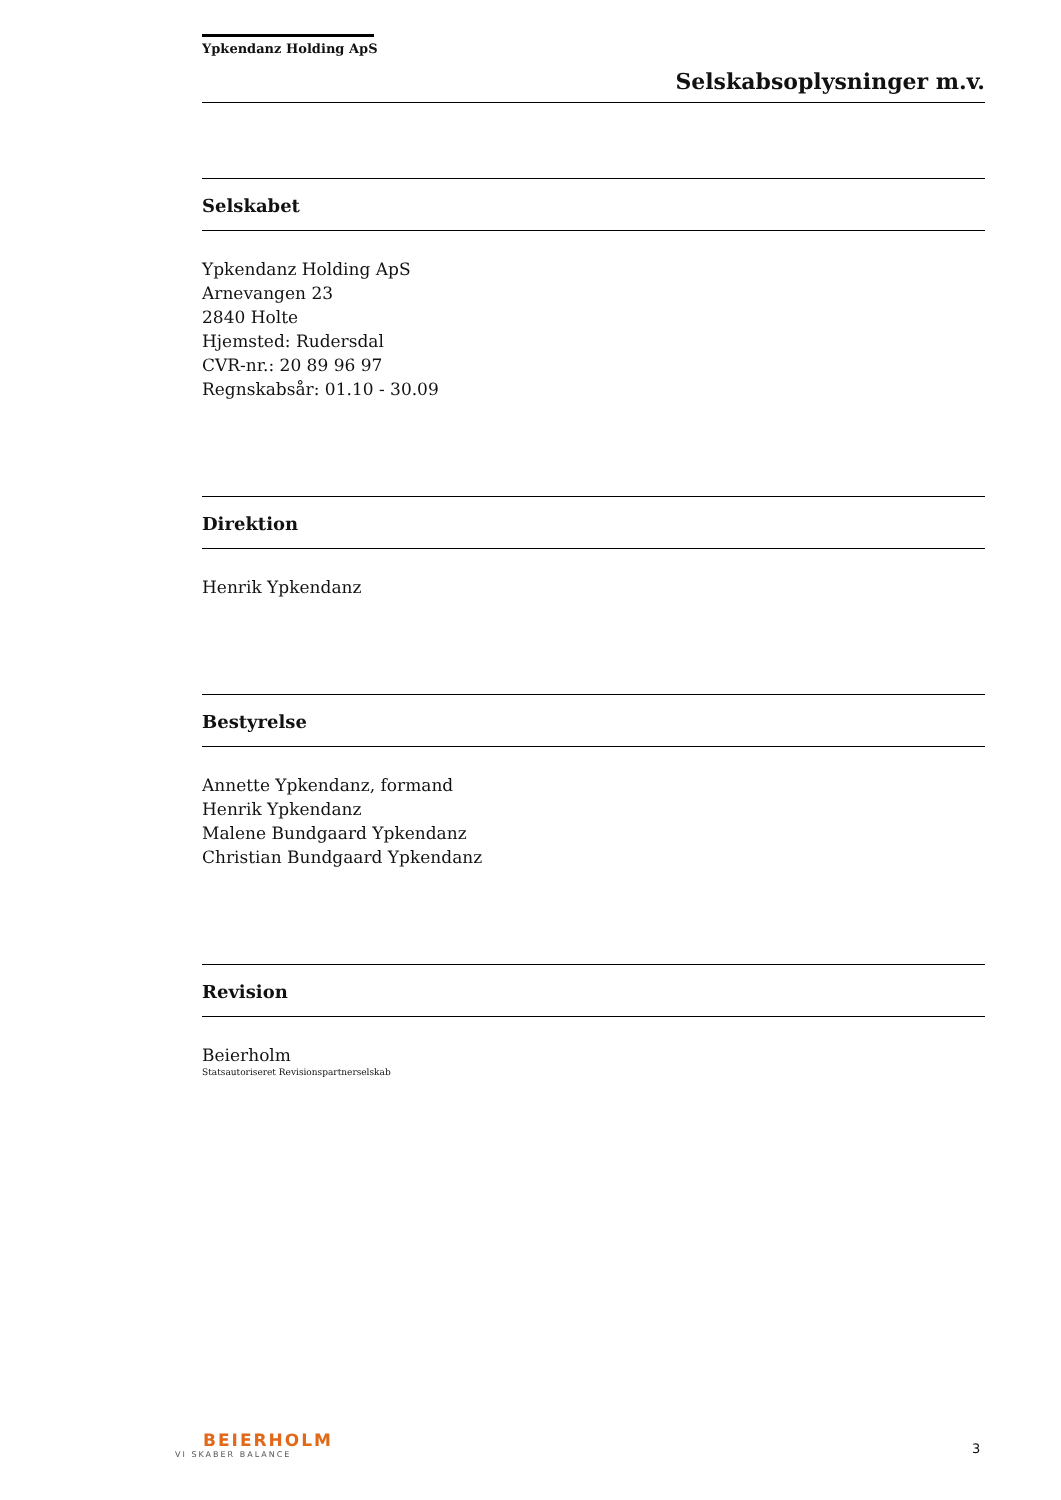Ypkendanz Holding ApS
Selskabsoplysninger m.v.
Selskabet
Ypkendanz Holding ApS
Arnevangen 23
2840 Holte
Hjemsted: Rudersdal
CVR-nr.: 20 89 96 97
Regnskabsår: 01.10 - 30.09
Direktion
Henrik Ypkendanz
Bestyrelse
Annette Ypkendanz, formand
Henrik Ypkendanz
Malene Bundgaard Ypkendanz
Christian Bundgaard Ypkendanz
Revision
Beierholm
Statsautoriseret Revisionspartnerselskab
BEIERHOLM
VI SKABER BALANCE
3